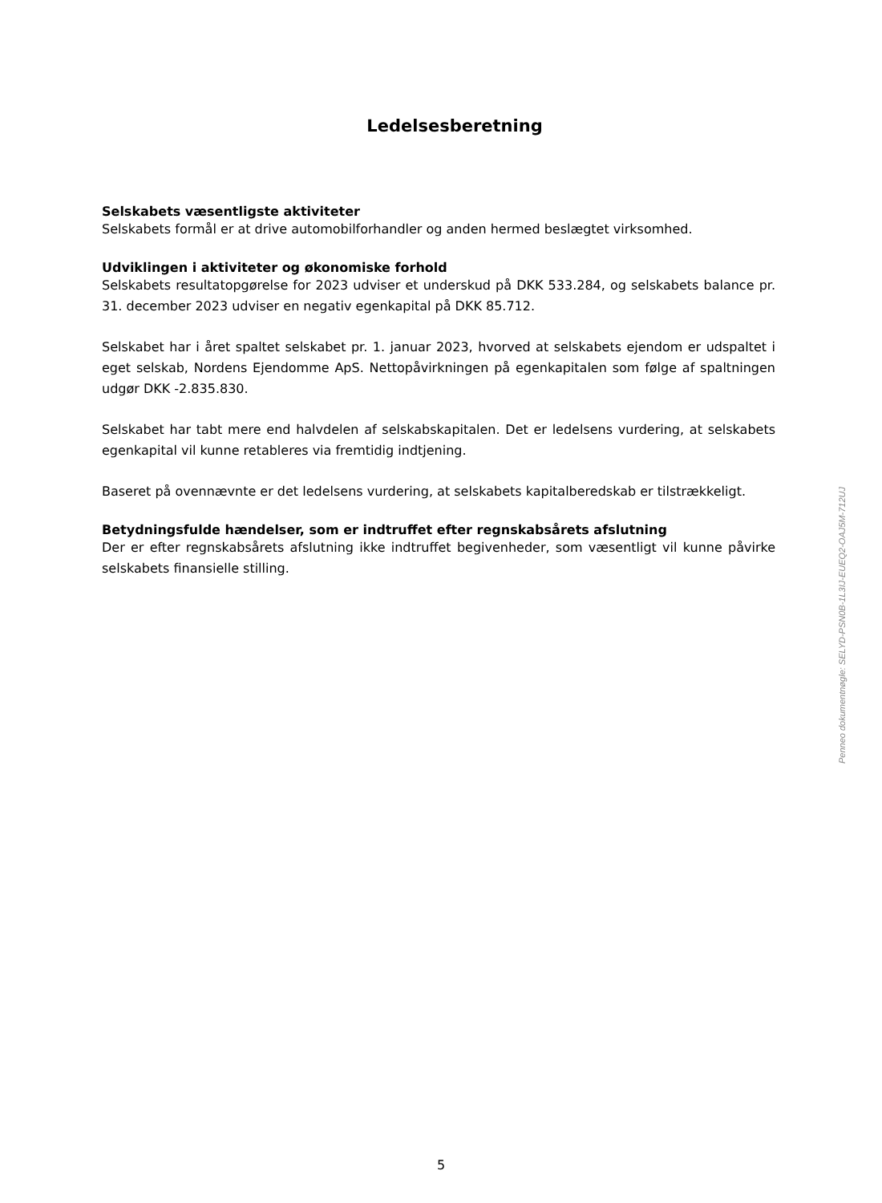Ledelsesberetning
Selskabets væsentligste aktiviteter
Selskabets formål er at drive automobilforhandler og anden hermed beslægtet virksomhed.
Udviklingen i aktiviteter og økonomiske forhold
Selskabets resultatopgørelse for 2023 udviser et underskud på DKK 533.284, og selskabets balance pr. 31. december 2023 udviser en negativ egenkapital på DKK 85.712.
Selskabet har i året spaltet selskabet pr. 1. januar 2023, hvorved at selskabets ejendom er udspaltet i eget selskab, Nordens Ejendomme ApS. Nettopåvirkningen på egenkapitalen som følge af spaltningen udgør DKK -2.835.830.
Selskabet har tabt mere end halvdelen af selskabskapitalen. Det er ledelsens vurdering, at selskabets egenkapital vil kunne retableres via fremtidig indtjening.
Baseret på ovennævnte er det ledelsens vurdering, at selskabets kapitalberedskab er tilstrækkeligt.
Betydningsfulde hændelser, som er indtruffet efter regnskabsårets afslutning
Der er efter regnskabsårets afslutning ikke indtruffet begivenheder, som væsentligt vil kunne påvirke selskabets finansielle stilling.
Penneo dokumentnøgle: SELYD-PSN0B-1L3IJ-EUEQ2-OAJ5M-712UJ
5